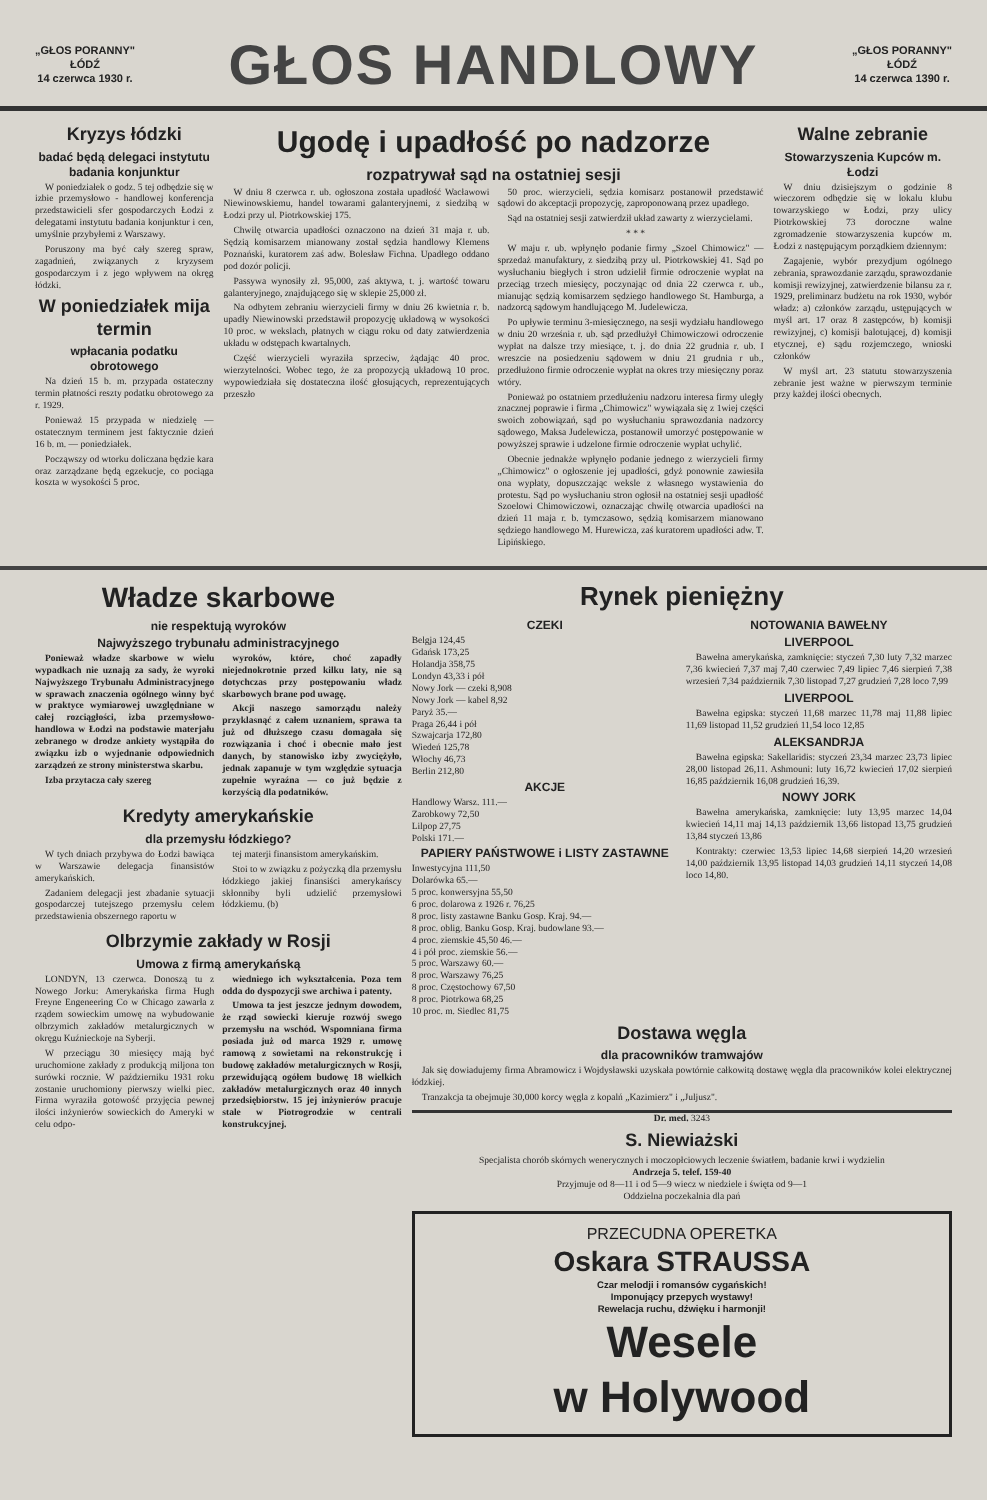„GŁOS PORANNY"
ŁÓDŹ
14 czerwca 1930 r.
GŁOS HANDLOWY
„GŁOS PORANNY"
ŁÓDŹ
14 czerwca 1390 r.
Kryzys łódzki
badać będą delegaci instytutu badania konjunktur
W poniedziałek o godz. 5 tej odbędzie się w izbie przemysłowo - handlowej konferencja przedstawicieli sfer gospodarczych Łodzi z delegatami instytutu badania konjunktur i cen, umyślnie przybyłemi z Warszawy.
Poruszony ma być cały szereg spraw, zagadnień, związanych z kryzysem gospodarczym i z jego wpływem na okręg łódzki.
W poniedziałek mija termin
wpłacania podatku obrotowego
Na dzień 15 b. m. przypada ostateczny termin płatności reszty podatku obrotowego za r. 1929.
Ponieważ 15 przypada w niedzielę — ostatecznym terminem jest faktycznie dzień 16 b. m. — poniedziałek.
Począwszy od wtorku doliczana będzie kara oraz zarządzane będą egzekucje, co pociąga koszta w wysokości 5 proc.
Ugodę i upadłość po nadzorze
rozpatrywał sąd na ostatniej sesji
W dniu 8 czerwca r. ub. ogłoszona została upadłość Wacławowi Niewinowskiemu, handel towarami galanteryjnemi, z siedzibą w Łodzi przy ul. Piotrkowskiej 175.
Chwilę otwarcia upadłości oznaczono na dzień 31 maja r. ub. Sędzią komisarzem mianowany został sędzia handlowy Klemens Poznański, kuratorem zaś adw. Bolesław Fichna. Upadłego oddano pod dozór policji.
Passywa wynosiły zł. 95,000, zaś aktywa, t. j. wartość towaru galanteryjnego, znajdującego się w sklepie 25,000 zł.
Na odbytem zebraniu wierzycieli firmy w dniu 26 kwietnia r. b. upadły Niewinowski przedstawił propozycję układową w wysokości 10 proc. w wekslach, płatnych w ciągu roku od daty zatwierdzenia układu w odstępach kwartalnych.
Część wierzycieli wyraziła sprzeciw, żądając 40 proc. wierzytelności. Wobec tego, że za propozycją układową 10 proc. wypowiedziała się dostateczna ilość głosujących, reprezentujących przeszło
50 proc. wierzycieli, sędzia komisarz postanowił przedstawić sądowi do akceptacji propozycję, zaproponowaną przez upadłego.
Sąd na ostatniej sesji zatwierdził układ zawarty z wierzycielami.
* * *
W maju r. ub. wpłynęło podanie firmy „Szoel Chimowicz" — sprzedaż manufaktury, z siedzibą przy ul. Piotrkowskiej 41. Sąd po wysłuchaniu biegłych i stron udzielił firmie odroczenie wypłat na przeciąg trzech miesięcy, poczynając od dnia 22 czerwca r. ub., mianując sędzią komisarzem sędziego handlowego St. Hamburga, a nadzorcą sądowym handlującego M. Judelewicza.
Po upływie terminu 3-miesięcznego, na sesji wydziału handlowego w dniu 20 września r. ub. sąd przedłużył Chimowiczowi odroczenie wypłat na dalsze trzy miesiące, t. j. do dnia 22 grudnia r. ub. I wreszcie na posiedzeniu sądowem w dniu 21 grudnia r ub., przedłużono firmie odroczenie wypłat na okres trzy miesięczny poraz wtóry.
Ponieważ po ostatniem przedłużeniu nadzoru interesa firmy uległy znacznej poprawie i firma „Chimowicz" wywiązała się z 1wiej części swoich zobowiązań, sąd po wysłuchaniu sprawozdania nadzorcy sądowego, Maksa Judelewicza, postanowił umorzyć postępowanie w powyższej sprawie i udzelone firmie odroczenie wypłat uchylić.
Obecnie jednakże wpłynęło podanie jednego z wierzycieli firmy „Chimowicz" o ogłoszenie jej upadłości, gdyż ponownie zawiesiła ona wypłaty, dopuszczając weksle z własnego wystawienia do protestu. Sąd po wysłuchaniu stron ogłosił na ostatniej sesji upadłość Szoelowi Chimowiczowi, oznaczając chwilę otwarcia upadłości na dzień 11 maja r. b. tymczasowo, sędzią komisarzem mianowano sędziego handlowego M. Hurewicza, zaś kuratorem upadłości adw. T. Lipińskiego.
Walne zebranie
Stowarzyszenia Kupców m. Łodzi
W dniu dzisiejszym o godzinie 8 wieczorem odbędzie się w lokalu klubu towarzyskiego w Łodzi, przy ulicy Piotrkowskiej 73 doroczne walne zgromadzenie stowarzyszenia kupców m. Łodzi z następującym porządkiem dziennym:
Zagajenie, wybór prezydjum ogólnego zebrania, sprawozdanie zarządu, sprawozdanie komisji rewizyjnej, zatwierdzenie bilansu za r. 1929, preliminarz budżetu na rok 1930, wybór władz: a) członków zarządu, ustępujących w myśl art. 17 oraz 8 zastępców, b) komisji rewizyjnej, c) komisji balotującej, d) komisji etycznej, e) sądu rozjemczego, wnioski członków
W myśl art. 23 statutu stowarzyszenia zebranie jest ważne w pierwszym terminie przy każdej ilości obecnych.
Władze skarbowe
nie respektują wyroków
Najwyższego trybunału administracyjnego
Ponieważ władze skarbowe w wielu wypadkach nie uznają za sady, że wyroki Najwyższego Trybunału Administracyjnego w sprawach znaczenia ogólnego winny być w praktyce wymiarowej uwzględniane w całej rozciągłości, izba przemysłowo-handlowa w Łodzi na podstawie materjału zebranego w drodze ankiety wystąpiła do związku izb o wyjednanie odpowiednich zarządzeń ze strony ministerstwa skarbu.
Izba przytacza cały szereg
wyroków, które, choć zapadły niejednokrotnie przed kilku laty, nie są dotychczas przy postępowaniu władz skarbowych brane pod uwagę.
Akcji naszego samorządu należy przyklasnąć z całem uznaniem, sprawa ta już od dłuższego czasu domagała się rozwiązania i choć i obecnie mało jest danych, by stanowisko izby zwyciężyło, jednak zapanuje w tym względzie sytuacja zupełnie wyraźna — co już będzie z korzyścią dla podatników.
Kredyty amerykańskie
dla przemysłu łódzkiego?
W tych dniach przybywa do Łodzi bawiąca w Warszawie delegacja finansistów amerykańskich.
Zadaniem delegacji jest zbadanie sytuacji gospodarczej tutejszego przemysłu celem przedstawienia obszernego raportu w
tej materji finansistom amerykańskim.
Stoi to w związku z pożyczką dla przemysłu łódzkiego jakiej finansiści amerykańscy skłonniby byli udzielić przemysłowi łódzkiemu. (b)
Olbrzymie zakłady w Rosji
Umowa z firmą amerykańską
LONDYN, 13 czerwca. Donoszą tu z Nowego Jorku: Amerykańska firma Hugh Freyne Engeneering Co w Chicago zawarła z rządem sowieckim umowę na wybudowanie olbrzymich zakładów metalurgicznych w okręgu Kuźnieckoje na Syberji.
W przeciągu 30 miesięcy mają być uruchomione zakłady z produkcją miljona ton surówki rocznie. W październiku 1931 roku zostanie uruchomiony pierwszy wielki piec. Firma wyraziła gotowość przyjęcia pewnej ilości inżynierów sowieckich do Ameryki w celu odpo-
wiedniego ich wykształcenia. Poza tem odda do dyspozycji swe archiwa i patenty.
Umowa ta jest jeszcze jednym dowodem, że rząd sowiecki kieruje rozwój swego przemysłu na wschód. Wspomniana firma posiada już od marca 1929 r. umowę ramową z sowietami na rekonstrukcję i budowę zakładów metalurgicznych w Rosji, przewidującą ogółem budowę 18 wielkich zakładów metalurgicznych oraz 40 innych przedsiębiorstw. 15 jej inżynierów pracuje stale w Piotrogrodzie w centrali konstrukcyjnej.
Rynek pieniężny
CZEKI
Belgja 124,45
Gdańsk 173,25
Holandja 358,75
Londyn 43,33 i pół
Nowy Jork — czeki 8,908
Nowy Jork — kabel 8,92
Paryż 35.—
Praga 26,44 i pół
Szwajcarja 172,80
Wiedeń 125,78
Włochy 46,73
Berlin 212,80
AKCJE
Handlowy Warsz. 111.—
Zarobkowy 72,50
Lilpop 27,75
Polski 171.—
PAPIERY PAŃSTWOWE i LISTY ZASTAWNE
Inwestycyjna 111,50
Dolarówka 65.—
5 proc. konwersyjna 55,50
6 proc. dolarowa z 1926 r. 76,25
8 proc. listy zastawne Banku Gosp. Kraj. 94.—
8 proc. oblig. Banku Gosp. Kraj. budowlane 93.—
4 proc. ziemskie 45,50 46.—
4 i pół proc. ziemskie 56.—
5 proc. Warszawy 60.—
8 proc. Warszawy 76,25
8 proc. Częstochowy 67,50
8 proc. Piotrkowa 68,25
10 proc. m. Siedlec 81,75
NOTOWANIA BAWEŁNY
LIVERPOOL
Bawełna amerykańska, zamknięcie: styczeń 7,30 luty 7,32 marzec 7,36 kwiecień 7,37 maj 7,40 czerwiec 7,49 lipiec 7,46 sierpień 7,38 wrzesień 7,34 październik 7,30 listopad 7,27 grudzień 7,28 loco 7,99
LIVERPOOL
Bawełna egipska: styczeń 11,68 marzec 11,78 maj 11,88 lipiec 11,69 listopad 11,52 grudzień 11,54 loco 12,85
ALEKSANDRJA
Bawełna egipska: Sakellaridis: styczeń 23,34 marzec 23,73 lipiec 28,00 listopad 26,11. Ashmouni: luty 16,72 kwiecień 17,02 sierpień 16,85 październik 16,08 grudzień 16,39.
NOWY JORK
Bawełna amerykańska, zamknięcie: luty 13,95 marzec 14,04 kwiecień 14,11 maj 14,13 październik 13,66 listopad 13,75 grudzień 13,84 styczeń 13,86
Kontrakty: czerwiec 13,53 lipiec 14,68 sierpień 14,20 wrzesień 14,00 październik 13,95 listopad 14,03 grudzień 14,11 styczeń 14,08 loco 14,80.
Dostawa węgla
dla pracowników tramwajów
Jak się dowiadujemy firma Abramowicz i Wojdysławski uzyskała powtórnie całkowitą dostawę węgla dla pracowników kolei elektrycznej łódzkiej.
Tranzakcja ta obejmuje 30,000 korcy węgla z kopalń „Kazimierz" i „Juljusz".
Dr. med. 3243
S. Niewiażski
Specjalista chorób skórnych wenerycznych i moczopłciowych leczenie światłem, badanie krwi i wydzielin
Andrzeja 5. telef. 159-40
Przyjmuje od 8—11 i od 5—9 wiecz w niedziele i święta od 9—1
Oddzielna poczekalnia dla pań
PRZECUDNA OPERETKA
Oskara STRAUSSA
Czar melodji i romansów cygańskich!
Imponujący przepych wystawy!
Rewelacja ruchu, dźwięku i harmonji!
Wesele
w Holywood